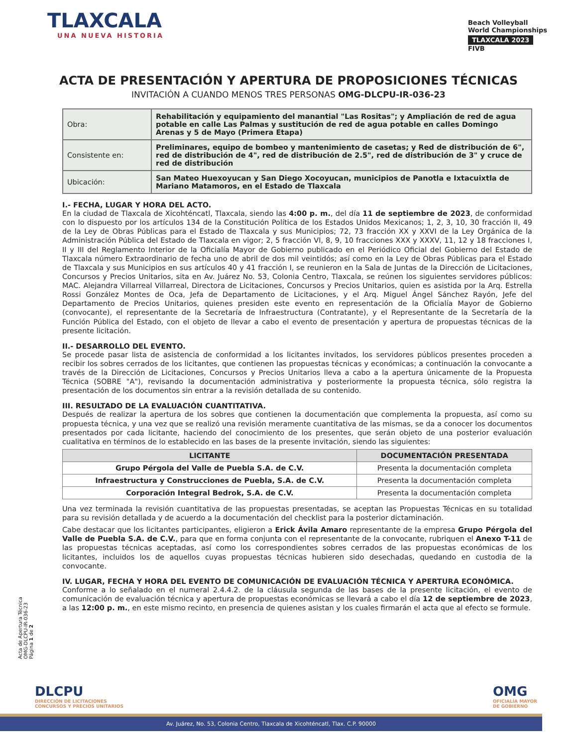TLAXCALA
UNA NUEVA HISTORIA
Beach Volleyball
World Championships
TLAXCALA 2023
FIVB
ACTA DE PRESENTACIÓN Y APERTURA DE PROPOSICIONES TÉCNICAS
INVITACIÓN A CUANDO MENOS TRES PERSONAS OMG-DLCPU-IR-036-23
| Obra: | Rehabilitación y equipamiento del manantial "Las Rositas"; y Ampliación de red de agua potable en calle Las Palmas y sustitución de red de agua potable en calles Domingo Arenas y 5 de Mayo (Primera Etapa) |
| Consistente en: | Preliminares, equipo de bombeo y mantenimiento de casetas; y Red de distribución de 6", red de distribución de 4", red de distribución de 2.5", red de distribución de 3" y cruce de red de distribución |
| Ubicación: | San Mateo Huexoyucan y San Diego Xocoyucan, municipios de Panotla e Ixtacuixtla de Mariano Matamoros, en el Estado de Tlaxcala |
I.- FECHA, LUGAR Y HORA DEL ACTO.
En la ciudad de Tlaxcala de Xicohténcatl, Tlaxcala, siendo las 4:00 p. m., del día 11 de septiembre de 2023, de conformidad con lo dispuesto por los artículos 134 de la Constitución Política de los Estados Unidos Mexicanos; 1, 2, 3, 10, 30 fracción II, 49 de la Ley de Obras Públicas para el Estado de Tlaxcala y sus Municipios; 72, 73 fracción XX y XXVI de la Ley Orgánica de la Administración Pública del Estado de Tlaxcala en vigor; 2, 5 fracción VI, 8, 9, 10 fracciones XXX y XXXV, 11, 12 y 18 fracciones I, II y III del Reglamento Interior de la Oficialía Mayor de Gobierno publicado en el Periódico Oficial del Gobierno del Estado de Tlaxcala número Extraordinario de fecha uno de abril de dos mil veintidós; así como en la Ley de Obras Públicas para el Estado de Tlaxcala y sus Municipios en sus artículos 40 y 41 fracción I, se reunieron en la Sala de Juntas de la Dirección de Licitaciones, Concursos y Precios Unitarios, sita en Av. Juárez No. 53, Colonia Centro, Tlaxcala, se reúnen los siguientes servidores públicos: MAC. Alejandra Villarreal Villarreal, Directora de Licitaciones, Concursos y Precios Unitarios, quien es asistida por la Arq. Estrella Rossi González Montes de Oca, Jefa de Departamento de Licitaciones, y el Arq. Miguel Ángel Sánchez Rayón, Jefe del Departamento de Precios Unitarios, quienes presiden este evento en representación de la Oficialía Mayor de Gobierno (convocante), el representante de la Secretaría de Infraestructura (Contratante), y el Representante de la Secretaría de la Función Pública del Estado, con el objeto de llevar a cabo el evento de presentación y apertura de propuestas técnicas de la presente licitación.
II.- DESARROLLO DEL EVENTO.
Se procede pasar lista de asistencia de conformidad a los licitantes invitados, los servidores públicos presentes proceden a recibir los sobres cerrados de los licitantes, que contienen las propuestas técnicas y económicas; a continuación la convocante a través de la Dirección de Licitaciones, Concursos y Precios Unitarios lleva a cabo a la apertura únicamente de la Propuesta Técnica (SOBRE "A"), revisando la documentación administrativa y posteriormente la propuesta técnica, sólo registra la presentación de los documentos sin entrar a la revisión detallada de su contenido.
III. RESULTADO DE LA EVALUACIÓN CUANTITATIVA.
Después de realizar la apertura de los sobres que contienen la documentación que complementa la propuesta, así como su propuesta técnica, y una vez que se realizó una revisión meramente cuantitativa de las mismas, se da a conocer los documentos presentados por cada licitante, haciendo del conocimiento de los presentes, que serán objeto de una posterior evaluación cualitativa en términos de lo establecido en las bases de la presente invitación, siendo las siguientes:
| LICITANTE | DOCUMENTACIÓN PRESENTADA |
| --- | --- |
| Grupo Pérgola del Valle de Puebla S.A. de C.V. | Presenta la documentación completa |
| Infraestructura y Construcciones de Puebla, S.A. de C.V. | Presenta la documentación completa |
| Corporación Integral Bedrok, S.A. de C.V. | Presenta la documentación completa |
Una vez terminada la revisión cuantitativa de las propuestas presentadas, se aceptan las Propuestas Técnicas en su totalidad para su revisión detallada y de acuerdo a la documentación del checklist para la posterior dictaminación.
Cabe destacar que los licitantes participantes, eligieron a Erick Ávila Amaro representante de la empresa Grupo Pérgola del Valle de Puebla S.A. de C.V., para que en forma conjunta con el representante de la convocante, rubriquen el Anexo T-11 de las propuestas técnicas aceptadas, así como los correspondientes sobres cerrados de las propuestas económicas de los licitantes, incluidos los de aquellos cuyas propuestas técnicas hubieren sido desechadas, quedando en custodia de la convocante.
IV. LUGAR, FECHA Y HORA DEL EVENTO DE COMUNICACIÓN DE EVALUACIÓN TÉCNICA Y APERTURA ECONÓMICA.
Conforme a lo señalado en el numeral 2.4.4.2. de la cláusula segunda de las bases de la presente licitación, el evento de comunicación de evaluación técnica y apertura de propuestas económicas se llevará a cabo el día 12 de septiembre de 2023, a las 12:00 p. m., en este mismo recinto, en presencia de quienes asistan y los cuales firmarán el acta que al efecto se formule.
Acta de Apertura Técnica
OMG-DLCPU-IR-036-23
Página 1 de 2
DLCPU
DIRECCIÓN DE LICITACIONES
CONCURSOS Y PRECIOS UNITARIOS
OMG
OFICIALÍA MAYOR
DE GOBIERNO
Av. Juárez, No. 53, Colonia Centro, Tlaxcala de Xicohténcatl, Tlax. C.P. 90000